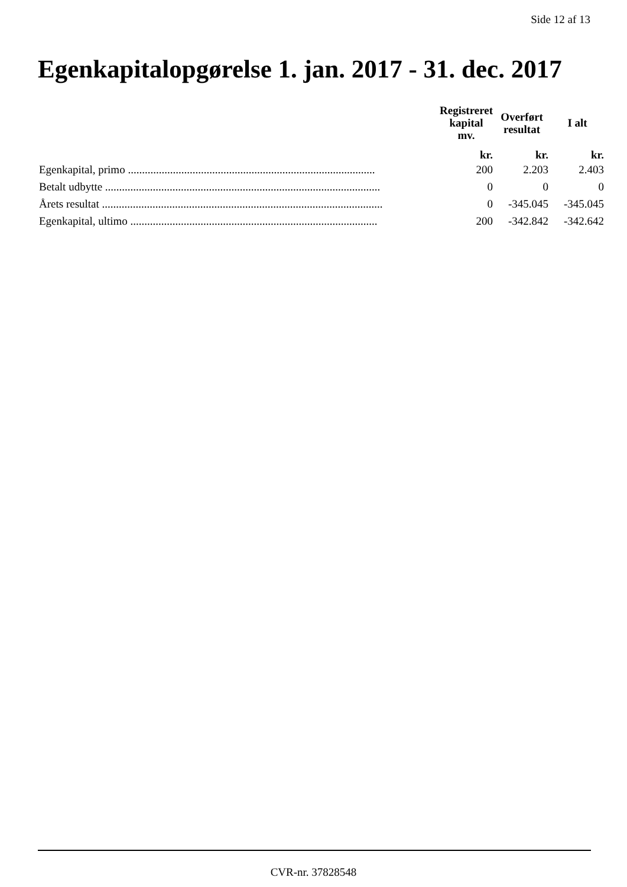Side 12 af 13
Egenkapitalopgørelse 1. jan. 2017 - 31. dec. 2017
| | | Registreret kapital mv. | Overført resultat | I alt |
| --- | --- | --- | --- | --- |
| | | kr. | kr. | kr. |
| Egenkapital, primo ........................................................................................ | | 200 | 2.203 | 2.403 |
| Betalt udbytte .................................................................................................. | | 0 | 0 | 0 |
| Årets resultat .................................................................................................... | | 0 | -345.045 | -345.045 |
| Egenkapital, ultimo ........................................................................................ | | 200 | -342.842 | -342.642 |
CVR-nr. 37828548